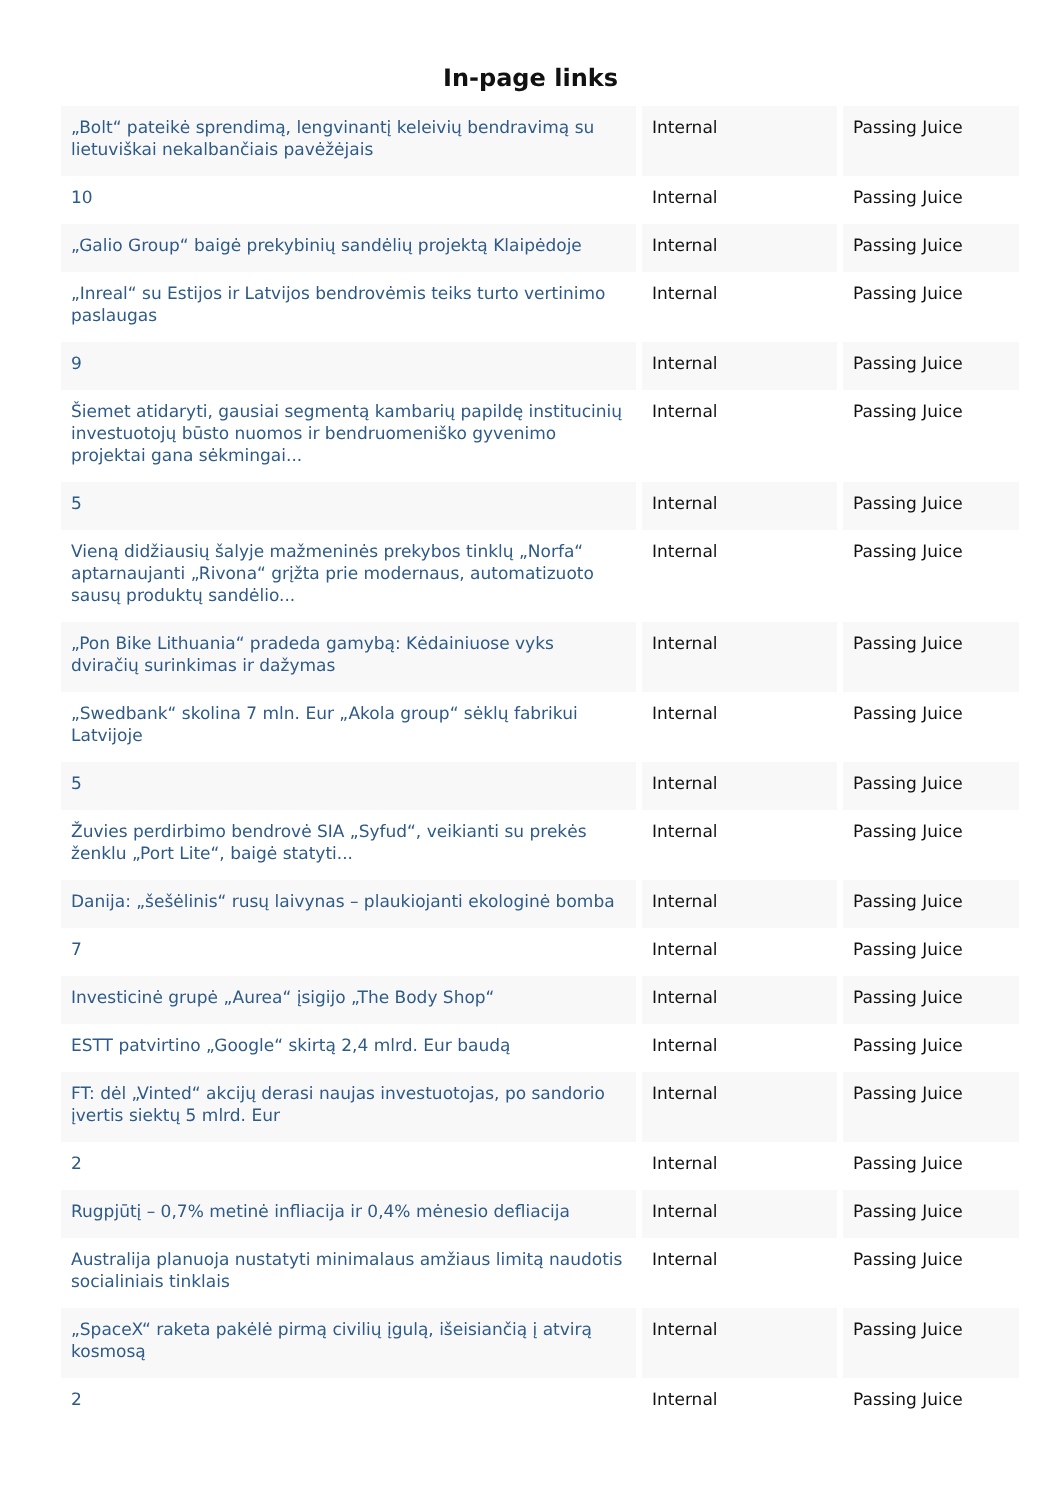In-page links
| „Bolt“ pateikė sprendimą, lengvinantį keleivių bendravimą su lietuviškai nekalbančiais pavėžėjais | Internal | Passing Juice |
| 10 | Internal | Passing Juice |
| „Galio Group“ baigė prekybinių sandėlių projektą Klaipėdoje | Internal | Passing Juice |
| „Inreal“ su Estijos ir Latvijos bendrovėmis teiks turto vertinimo paslaugas | Internal | Passing Juice |
| 9 | Internal | Passing Juice |
| Šiemet atidaryti, gausiai segmentą kambarių papildę institucinių investuotojų būsto nuomos ir bendruomeniško gyvenimo projektai gana sėkmingai... | Internal | Passing Juice |
| 5 | Internal | Passing Juice |
| Vieną didžiausių šalyje mažmeninės prekybos tinklų „Norfa“ aptarnaujanti „Rivona“ grįžta prie modernaus, automatizuoto sausų produktų sandėlio... | Internal | Passing Juice |
| „Pon Bike Lithuania“ pradeda gamybą: Kėdainiuose vyks dviračių surinkimas ir dažymas | Internal | Passing Juice |
| „Swedbank“ skolina 7 mln. Eur „Akola group“ sėklų fabrikui Latvijoje | Internal | Passing Juice |
| 5 | Internal | Passing Juice |
| Žuvies perdirbimo bendrovė SIA „Syfud“, veikianti su prekės ženklu „Port Lite“, baigė statyti... | Internal | Passing Juice |
| Danija: „šešėlinis“ rusų laivynas – plaukiojanti ekologinė bomba | Internal | Passing Juice |
| 7 | Internal | Passing Juice |
| Investicinė grupė „Aurea“ įsigijo „The Body Shop“ | Internal | Passing Juice |
| ESTT patvirtino „Google“ skirtą 2,4 mlrd. Eur baudą | Internal | Passing Juice |
| FT: dėl „Vinted“ akcijų derasi naujas investuotojas, po sandorio įvertis siektų 5 mlrd. Eur | Internal | Passing Juice |
| 2 | Internal | Passing Juice |
| Rugpjūtį – 0,7% metinė infliacija ir 0,4% mėnesio defliacija | Internal | Passing Juice |
| Australija planuoja nustatyti minimalaus amžiaus limitą naudotis socialiniais tinklais | Internal | Passing Juice |
| „SpaceX“ raketa pakėlė pirmą civilių įgulą, išeisiančią į atvirą kosmosą | Internal | Passing Juice |
| 2 | Internal | Passing Juice |